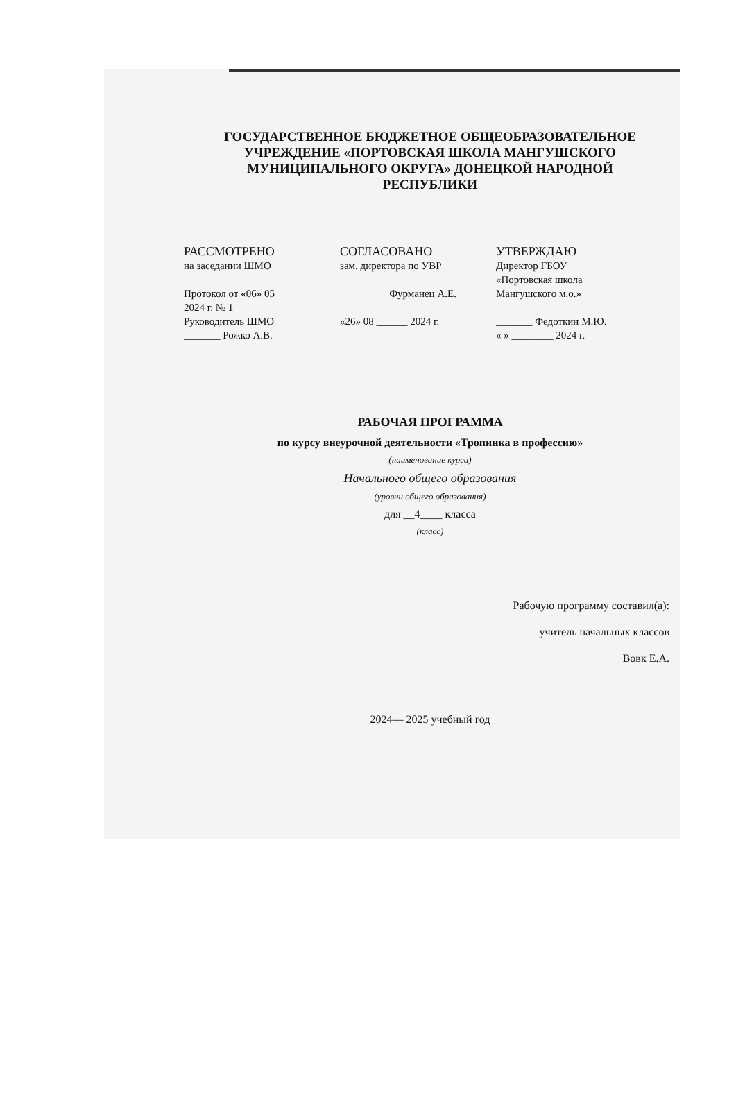ГОСУДАРСТВЕННОЕ БЮДЖЕТНОЕ ОБЩЕОБРАЗОВАТЕЛЬНОЕ
УЧРЕЖДЕНИЕ «ПОРТОВСКАЯ ШКОЛА МАНГУШСКОГО
МУНИЦИПАЛЬНОГО ОКРУГА» ДОНЕЦКОЙ НАРОДНОЙ
РЕСПУБЛИКИ
РАССМОТРЕНО
на заседании ШМО
Протокол от «06» 05
2024 г. № 1
Руководитель ШМО
_______ Рожко А.В.
СОГЛАСОВАНО
зам. директора по УВР
_________ Фурманец А.Е.
«26» 08 ______ 2024 г.
УТВЕРЖДАЮ
Директор ГБОУ
«Портовская школа
Мангушского м.о.»
_______ Федоткин М.Ю.
« » ________ 2024 г.
РАБОЧАЯ ПРОГРАММА
по курсу внеурочной деятельности «Тропинка в профессию»
(наименование курса)
Начального общего образования
(уровни общего образования)
для __4____ класса
(класс)
Рабочую программу составил(а):
учитель начальных классов
Вовк Е.А.
2024— 2025 учебный год